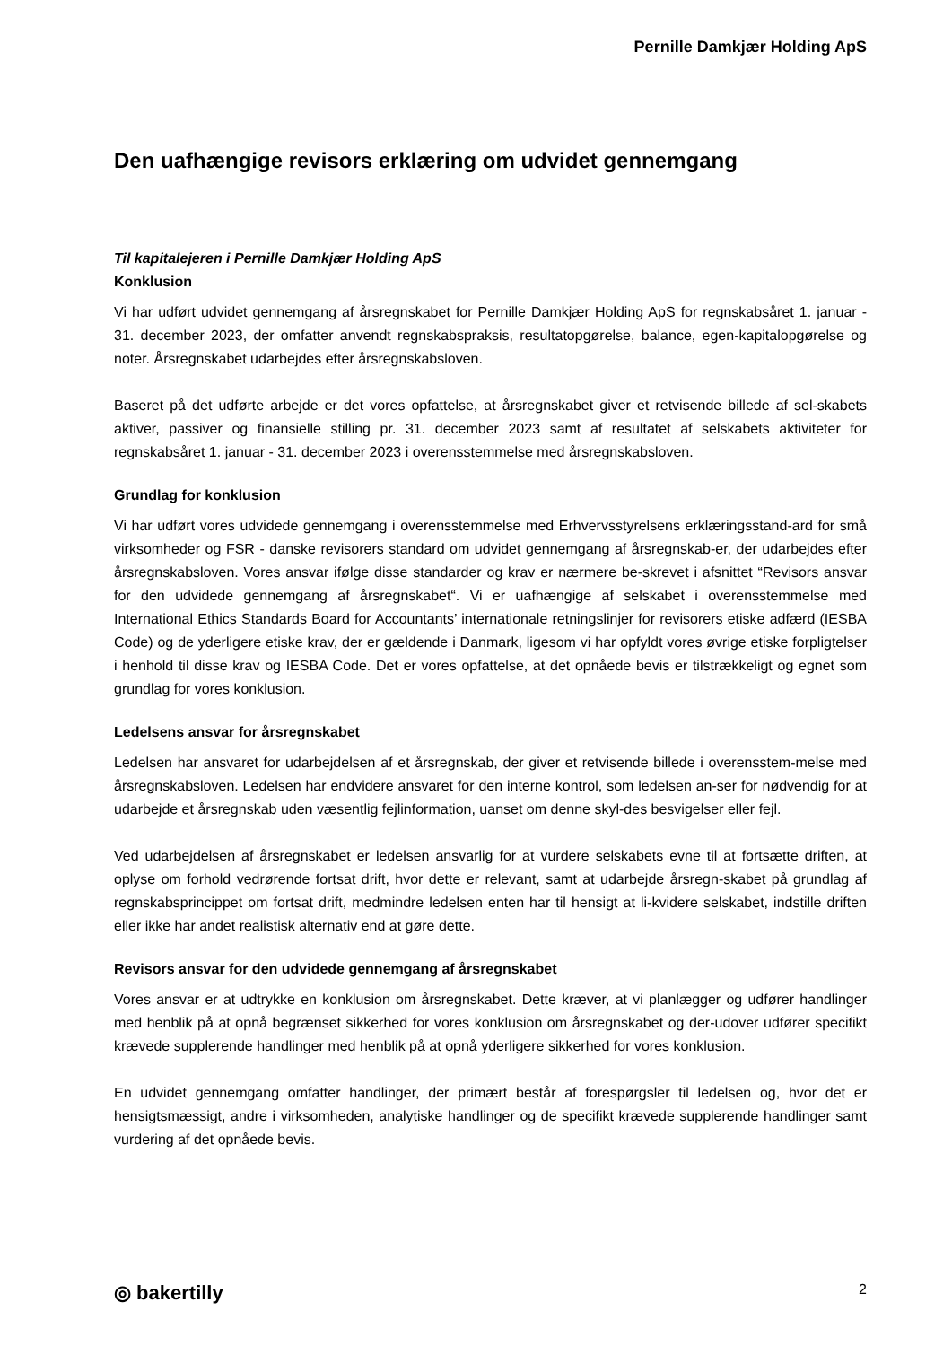Pernille Damkjær Holding ApS
Den uafhængige revisors erklæring om udvidet gennemgang
Til kapitalejeren i Pernille Damkjær Holding ApS
Konklusion
Vi har udført udvidet gennemgang af årsregnskabet for Pernille Damkjær Holding ApS for regnskabsåret 1. januar - 31. december 2023, der omfatter anvendt regnskabspraksis, resultatopgørelse, balance, egen-kapitalopgørelse og noter. Årsregnskabet udarbejdes efter årsregnskabsloven.
Baseret på det udførte arbejde er det vores opfattelse, at årsregnskabet giver et retvisende billede af sel-skabets aktiver, passiver og finansielle stilling pr. 31. december 2023 samt af resultatet af selskabets aktiviteter for regnskabsåret 1. januar - 31. december 2023 i overensstemmelse med årsregnskabsloven.
Grundlag for konklusion
Vi har udført vores udvidede gennemgang i overensstemmelse med Erhvervsstyrelsens erklæringsstand-ard for små virksomheder og FSR - danske revisorers standard om udvidet gennemgang af årsregnskab-er, der udarbejdes efter årsregnskabsloven. Vores ansvar ifølge disse standarder og krav er nærmere be-skrevet i afsnittet “Revisors ansvar for den udvidede gennemgang af årsregnskabet“. Vi er uafhængige af selskabet i overensstemmelse med International Ethics Standards Board for Accountants’ internationale retningslinjer for revisorers etiske adfærd (IESBA Code) og de yderligere etiske krav, der er gældende i Danmark, ligesom vi har opfyldt vores øvrige etiske forpligtelser i henhold til disse krav og IESBA Code. Det er vores opfattelse, at det opnåede bevis er tilstrækkeligt og egnet som grundlag for vores konklusion.
Ledelsens ansvar for årsregnskabet
Ledelsen har ansvaret for udarbejdelsen af et årsregnskab, der giver et retvisende billede i overensstem-melse med årsregnskabsloven. Ledelsen har endvidere ansvaret for den interne kontrol, som ledelsen an-ser for nødvendig for at udarbejde et årsregnskab uden væsentlig fejlinformation, uanset om denne skyl-des besvigelser eller fejl.
Ved udarbejdelsen af årsregnskabet er ledelsen ansvarlig for at vurdere selskabets evne til at fortsætte driften, at oplyse om forhold vedrørende fortsat drift, hvor dette er relevant, samt at udarbejde årsregn-skabet på grundlag af regnskabsprincippet om fortsat drift, medmindre ledelsen enten har til hensigt at li-kvidere selskabet, indstille driften eller ikke har andet realistisk alternativ end at gøre dette.
Revisors ansvar for den udvidede gennemgang af årsregnskabet
Vores ansvar er at udtrykke en konklusion om årsregnskabet. Dette kræver, at vi planlægger og udfører handlinger med henblik på at opnå begrænset sikkerhed for vores konklusion om årsregnskabet og der-udover udfører specifikt krævede supplerende handlinger med henblik på at opnå yderligere sikkerhed for vores konklusion.
En udvidet gennemgang omfatter handlinger, der primært består af forespørgsler til ledelsen og, hvor det er hensigtsmæssigt, andre i virksomheden, analytiske handlinger og de specifikt krævede supplerende handlinger samt vurdering af det opnåede bevis.
◎ bakertilly 2